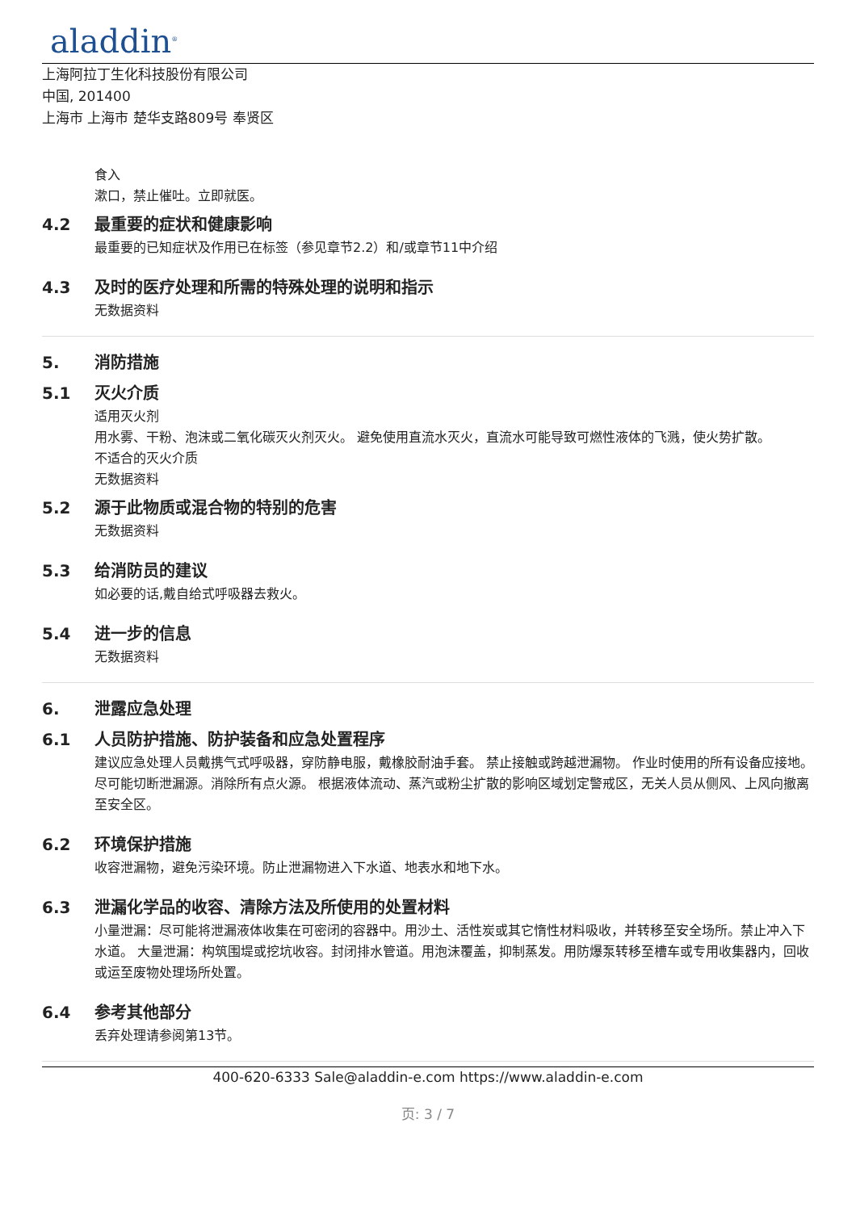aladdin<sup>®</sup>
上海阿拉丁生化科技股份有限公司
中国, 201400
上海市 上海市 楚华支路809号 奉贤区
食入
漱口，禁止催吐。立即就医。
4.2 最重要的症状和健康影响
最重要的已知症状及作用已在标签（参见章节2.2）和/或章节11中介绍
4.3 及时的医疗处理和所需的特殊处理的说明和指示
无数据资料
5. 消防措施
5.1 灭火介质
适用灭火剂
用水雾、干粉、泡沫或二氧化碳灭火剂灭火。 避免使用直流水灭火，直流水可能导致可燃性液体的飞溅，使火势扩散。
不适合的灭火介质
无数据资料
5.2 源于此物质或混合物的特别的危害
无数据资料
5.3 给消防员的建议
如必要的话,戴自给式呼吸器去救火。
5.4 进一步的信息
无数据资料
6. 泄露应急处理
6.1 人员防护措施、防护装备和应急处置程序
建议应急处理人员戴携气式呼吸器，穿防静电服，戴橡胶耐油手套。 禁止接触或跨越泄漏物。 作业时使用的所有设备应接地。 尽可能切断泄漏源。消除所有点火源。 根据液体流动、蒸汽或粉尘扩散的影响区域划定警戒区，无关人员从侧风、上风向撤离至安全区。
6.2 环境保护措施
收容泄漏物，避免污染环境。防止泄漏物进入下水道、地表水和地下水。
6.3 泄漏化学品的收容、清除方法及所使用的处置材料
小量泄漏：尽可能将泄漏液体收集在可密闭的容器中。用沙土、活性炭或其它惰性材料吸收，并转移至安全场所。禁止冲入下水道。 大量泄漏：构筑围堤或挖坑收容。封闭排水管道。用泡沫覆盖，抑制蒸发。用防爆泵转移至槽车或专用收集器内，回收或运至废物处理场所处置。
6.4 参考其他部分
丢弃处理请参阅第13节。
400-620-6333 Sale@aladdin-e.com https://www.aladdin-e.com
页: 3 / 7